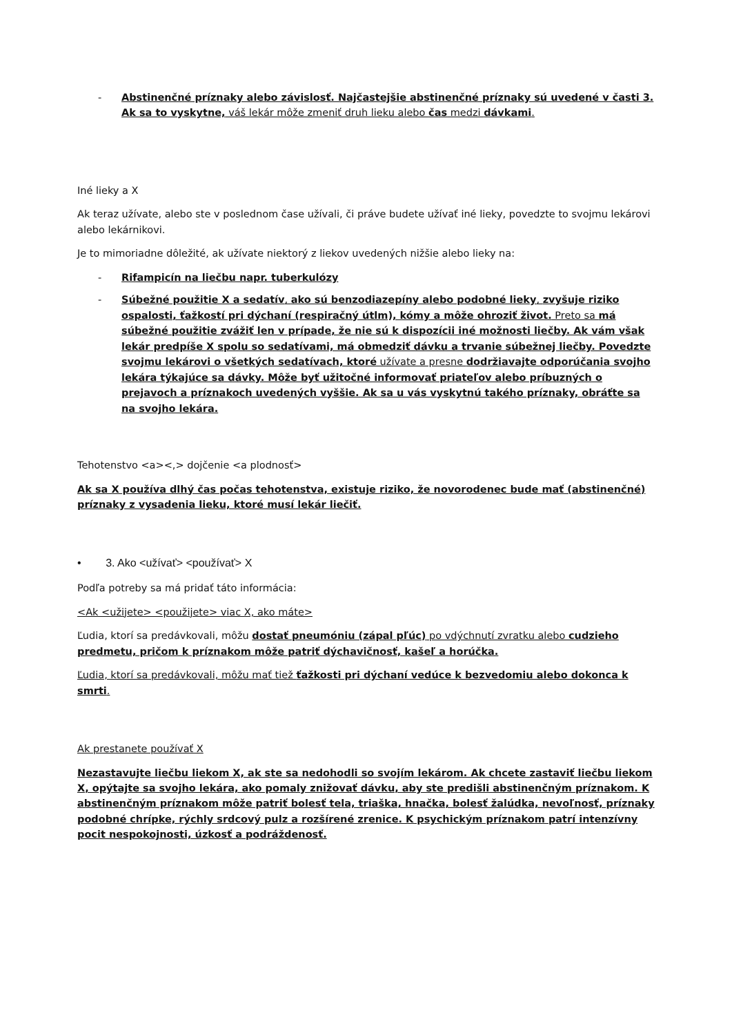- Abstinenčné príznaky alebo závislosť. Najčastejšie abstinenčné príznaky sú uvedené v časti 3. Ak sa to vyskytne, váš lekár môže zmeniť druh lieku alebo čas medzi dávkami.
Iné lieky a X
Ak teraz užívate, alebo ste v poslednom čase užívali, či práve budete užívať iné lieky, povedzte to svojmu lekárovi alebo lekárnikovi.
Je to mimoriadne dôležité, ak užívate niektorý z liekov uvedených nižšie alebo lieky na:
- Rifampicín na liečbu napr. tuberkulózy
- Súbežné použitie X a sedatív, ako sú benzodiazepíny alebo podobné lieky, zvyšuje riziko ospalosti, ťažkostí pri dýchaní (respiračný útlm), kómy a môže ohroziť život. Preto sa má súbežné použitie zvážiť len v prípade, že nie sú k dispozícii iné možnosti liečby. Ak vám však lekár predpíše X spolu so sedatívami, má obmedziť dávku a trvanie súbežnej liečby. Povedzte svojmu lekárovi o všetkých sedatívach, ktoré užívate a presne dodržiavajte odporúčania svojho lekára týkajúce sa dávky. Môže byť užitočné informovať priateľov alebo príbuzných o prejavoch a príznakoch uvedených vyššie. Ak sa u vás vyskytnú takého príznaky, obráťte sa na svojho lekára.
Tehotenstvo <a><,> dojčenie <a plodnosť>
Ak sa X používa dlhý čas počas tehotenstva, existuje riziko, že novorodenec bude mať (abstinenčné) príznaky z vysadenia lieku, ktoré musí lekár liečiť.
• 3. Ako <užívať> <používať> X
Podľa potreby sa má pridať táto informácia:
<Ak <užijete> <použijete> viac X, ako máte>
Ľudia, ktorí sa predávkovali, môžu dostať pneumóniu (zápal pľúc) po vdýchnutí zvratku alebo cudzieho predmetu, pričom k príznakom môže patriť dýchavičnosť, kašeľ a horúčka.
Ľudia, ktorí sa predávkovali, môžu mať tiež ťažkosti pri dýchaní vedúce k bezvedomiu alebo dokonca k smrti.
Ak prestanete používať X
Nezastavujte liečbu liekom X, ak ste sa nedohodli so svojím lekárom. Ak chcete zastaviť liečbu liekom X, opýtajte sa svojho lekára, ako pomaly znižovať dávku, aby ste predišli abstinenčným príznakom. K abstinenčným príznakom môže patriť bolesť tela, triaška, hnačka, bolesť žalúdka, nevoľnosť, príznaky podobné chrípke, rýchly srdcový pulz a rozšírené zrenice. K psychickým príznakom patrí intenzívny pocit nespokojnosti, úzkosť a podráždenosť.